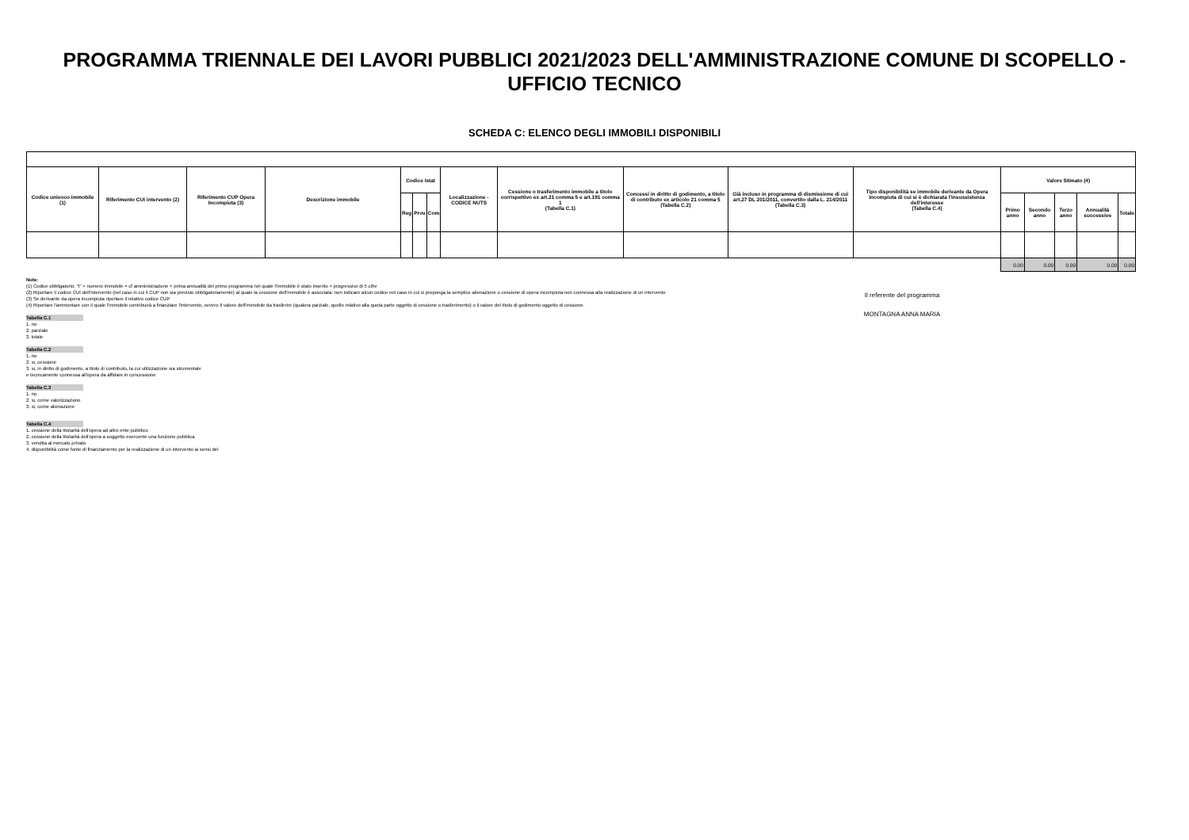PROGRAMMA TRIENNALE DEI LAVORI PUBBLICI 2021/2023 DELL'AMMINISTRAZIONE COMUNE DI SCOPELLO -
UFFICIO TECNICO
SCHEDA C: ELENCO DEGLI IMMOBILI DISPONIBILI
| Codice univoco immobile (1) | Riferimento CUI intervento (2) | Riferimento CUP Opera Incompiuta (3) | Descrizione immobile | Codice Istat | | | Localizzazione - CODICE NUTS | Cessione o trasferimento immobile a titolo corrispettivo ex art.21 comma 5 e art.191 comma 1 (Tabella C.1) | Concessi in diritto di godimento, a titolo di contributo ex articolo 21 comma 5 (Tabella C.2) | Già incluso in programma di dismissione di cui art.27 DL 201/2011, convertito dalla L. 214/2011 (Tabella C.3) | Tipo disponibilità se immobile derivante da Opera Incompiuta di cui si è dichiarata l'insussistenza dell'interesse (Tabella C.4) | Valore Stimato (4) | | | | |
| --- | --- | --- | --- | --- | --- | --- | --- | --- | --- | --- | --- | --- | --- | --- | --- | --- |
| | | | | Reg | Prov | Com | | | | | | Primo anno | Secondo anno | Terzo anno | Annualità successive | Totale |
| | | | | | | | | | | | | 0.00 | 0.00 | 0.00 | 0.00 | 0.00 |
Note:
(1) Codice obbligatorio: "I" + numero immobile = cf amministrazione + prima annualità del primo programma nel quale l'immobile è stato inserito + progressivo di 5 cifre
(2) Riportare il codice CUI dell'intervento (nel caso in cui il CUP non sia previsto obbligatoriamente) al quale la cessione dell'immobile è associata; non indicare alcun codice nel caso in cui si proponga la semplice alienazione o cessione di opera incompiuta non connessa alla realizzazione di un intervento
(3) Se derivante da opera incompiuta riportare il relativo codice CUP
(4) Riportare l'ammontare con il quale l'immobile contribuirà a finanziare l'intervento, ovvero Il valore dell'immobile da trasferire (qualora parziale, quello relativo alla quota parte oggetto di cessione o trasferimento) o il valore del titolo di godimento oggetto di cessione.
Tabella C.1
1. no
2. parziale
3. totale
Tabella C.2
1. no
2. si, cessione
3. si, in diritto di godimento, a titolo di contributo, la cui utilizzazione sia strumentale
e tecnicamente connessa all'opera da affidare in concessione
Tabella C.3
1. no
2. si, come valorizzazione
3. si, come alienazione
Tabella C.4
1. cessione della titolarità dell'opera ad altro ente pubblico
2. cessione della titolarità dell'opera a soggetto esercente una funzione pubblica
3. vendita al mercato privato
4. disponibilità come fonte di finanziamento per la realizzazione di un intervento ai sensi del
Il referente del programma
MONTAGNA ANNA MARIA